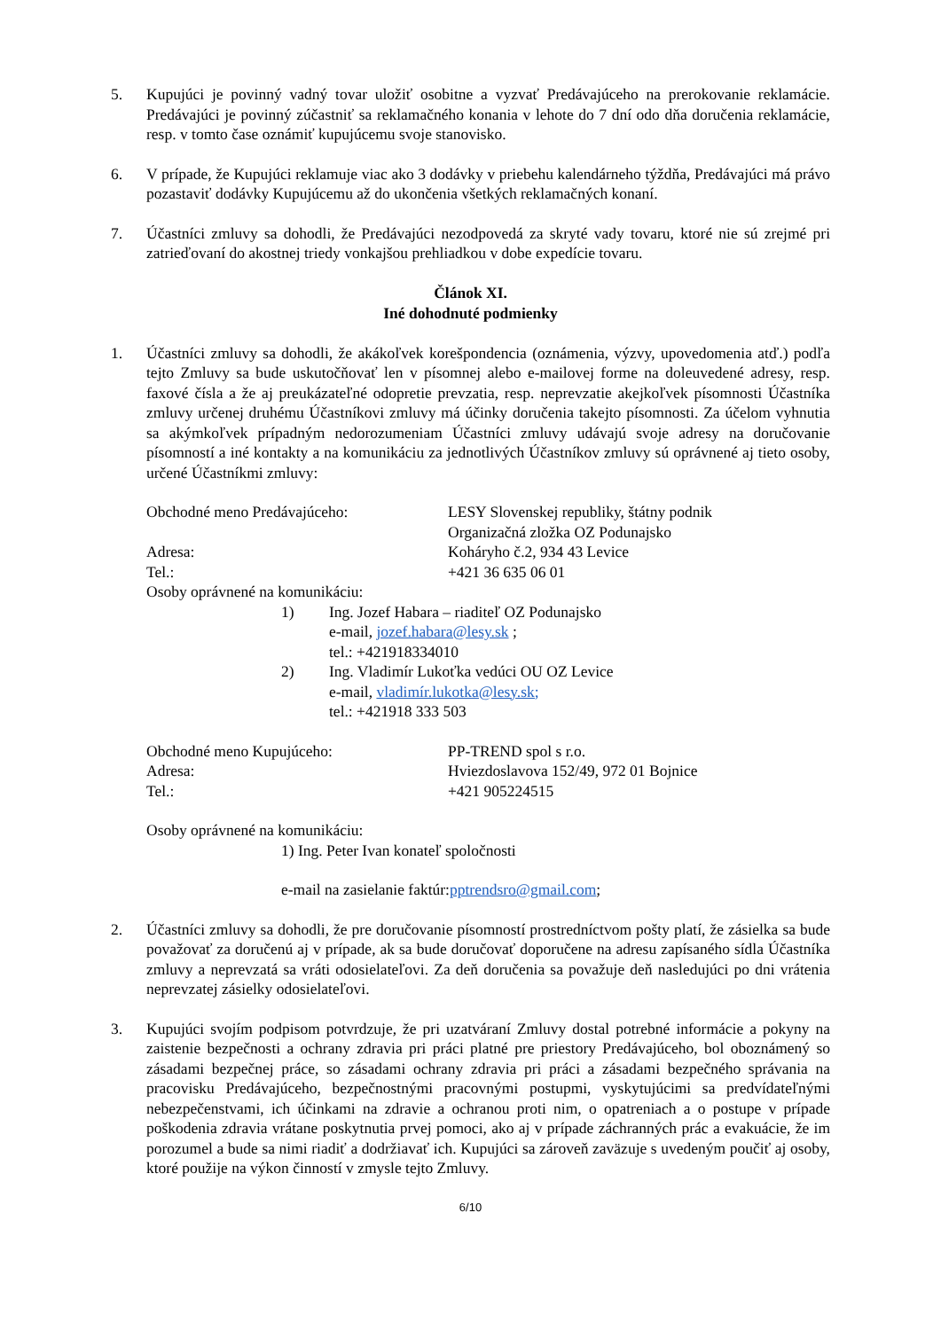5. Kupujúci je povinný vadný tovar uložiť osobitne a vyzvať Predávajúceho na prerokovanie reklamácie. Predávajúci je povinný zúčastniť sa reklamačného konania v lehote do 7 dní odo dňa doručenia reklamácie, resp. v tomto čase oznámiť kupujúcemu svoje stanovisko.
6. V prípade, že Kupujúci reklamuje viac ako 3 dodávky v priebehu kalendárneho týždňa, Predávajúci má právo pozastaviť dodávky Kupujúcemu až do ukončenia všetkých reklamačných konaní.
7. Účastníci zmluvy sa dohodli, že Predávajúci nezodpovedá za skryté vady tovaru, ktoré nie sú zrejmé pri zatrieďovaní do akostnej triedy vonkajšou prehliadkou v dobe expedície tovaru.
Článok XI.
Iné dohodnuté podmienky
1. Účastníci zmluvy sa dohodli, že akákoľvek korešpondencia (oznámenia, výzvy, upovedomenia atď.) podľa tejto Zmluvy sa bude uskutočňovať len v písomnej alebo e-mailovej forme na doleuvedené adresy, resp. faxové čísla a že aj preukázateľné odopretie prevzatia, resp. neprevzatie akejkoľvek písomnosti Účastníka zmluvy určenej druhému Účastníkovi zmluvy má účinky doručenia takejto písomnosti. Za účelom vyhnutia sa akýmkoľvek prípadným nedorozumeniam Účastníci zmluvy udávajú svoje adresy na doručovanie písomností a iné kontakty a na komunikáciu za jednotlivých Účastníkov zmluvy sú oprávnené aj tieto osoby, určené Účastníkmi zmluvy:
Obchodné meno Predávajúceho: LESY Slovenskej republiky, štátny podnik
Organizačná zložka OZ Podunajsko
Adresa: Koháryho č.2, 934 43 Levice
Tel.: +421 36 635 06 01
Osoby oprávnené na komunikáciu:
1) Ing. Jozef Habara – riaditeľ OZ Podunajsko
e-mail, jozef.habara@lesy.sk ;
tel.: +421918334010
2) Ing. Vladimír Lukoťka vedúci OU OZ Levice
e-mail, vladimír.lukotka@lesy.sk;
tel.: +421918 333 503
Obchodné meno Kupujúceho: PP-TREND spol s r.o.
Adresa: Hviezdoslavova 152/49, 972 01 Bojnice
Tel.: +421 905224515
Osoby oprávnené na komunikáciu:
1) Ing. Peter Ivan konateľ spoločnosti
e-mail na zasielanie faktúr: pptrendsro@gmail.com;
2. Účastníci zmluvy sa dohodli, že pre doručovanie písomností prostredníctvom pošty platí, že zásielka sa bude považovať za doručenú aj v prípade, ak sa bude doručovať doporučene na adresu zapísaného sídla Účastníka zmluvy a neprevzatá sa vráti odosielateľovi. Za deň doručenia sa považuje deň nasledujúci po dni vrátenia neprevzatej zásielky odosielateľovi.
3. Kupujúci svojím podpisom potvrdzuje, že pri uzatváraní Zmluvy dostal potrebné informácie a pokyny na zaistenie bezpečnosti a ochrany zdravia pri práci platné pre priestory Predávajúceho, bol oboznámený so zásadami bezpečnej práce, so zásadami ochrany zdravia pri práci a zásadami bezpečného správania na pracovisku Predávajúceho, bezpečnostnými pracovnými postupmi, vyskytujúcimi sa predvídateľnými nebezpečenstvami, ich účinkami na zdravie a ochranou proti nim, o opatreniach a o postupe v prípade poškodenia zdravia vrátane poskytnutia prvej pomoci, ako aj v prípade záchranných prác a evakuácie, že im porozumel a bude sa nimi riadiť a dodržiavať ich. Kupujúci sa zároveň zaväzuje s uvedeným poučiť aj osoby, ktoré použije na výkon činností v zmysle tejto Zmluvy.
6/10